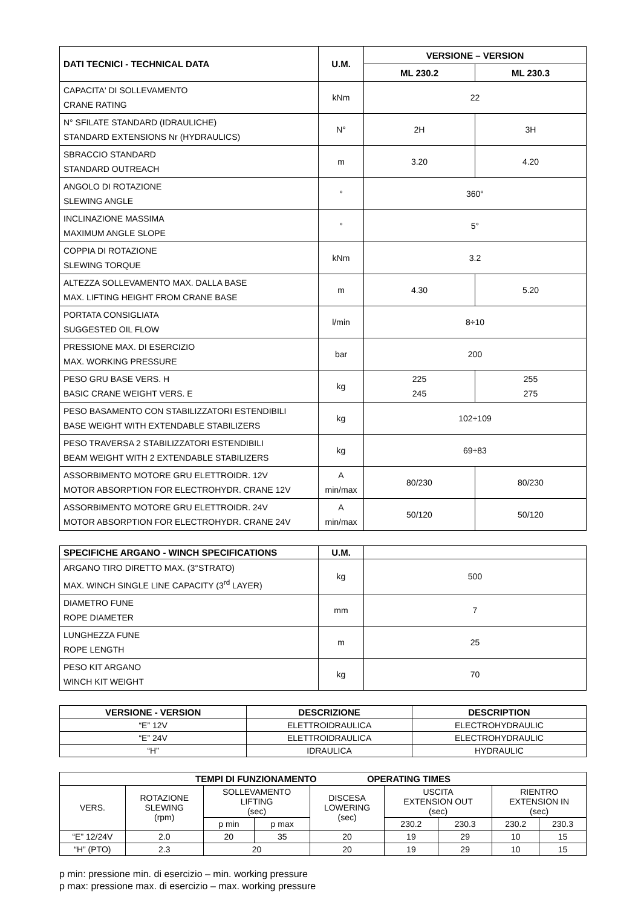| DATI TECNICI - TECHNICAL DATA | U.M. | VERSIONE – VERSION | |
| --- | --- | --- | --- |
| | | ML 230.2 | ML 230.3 |
| CAPACITA' DI SOLLEVAMENTO CRANE RATING | kNm | 22 | |
| N° SFILATE STANDARD (IDRAULICHE) STANDARD EXTENSIONS Nr (HYDRAULICS) | N° | 2H | 3H |
| SBRACCIO STANDARD STANDARD OUTREACH | m | 3.20 | 4.20 |
| ANGOLO DI ROTAZIONE SLEWING ANGLE | ° | 360° | |
| INCLINAZIONE MASSIMA MAXIMUM ANGLE SLOPE | ° | 5° | |
| COPPIA DI ROTAZIONE SLEWING TORQUE | kNm | 3.2 | |
| ALTEZZA SOLLEVAMENTO MAX. DALLA BASE MAX. LIFTING HEIGHT FROM CRANE BASE | m | 4.30 | 5.20 |
| PORTATA CONSIGLIATA SUGGESTED OIL FLOW | l/min | 8÷10 | |
| PRESSIONE MAX. DI ESERCIZIO MAX. WORKING PRESSURE | bar | 200 | |
| PESO GRU BASE VERS. H BASIC CRANE WEIGHT VERS. E | kg | 225 245 | 255 275 |
| PESO BASAMENTO CON STABILIZZATORI ESTENDIBILI BASE WEIGHT WITH EXTENDABLE STABILIZERS | kg | 102÷109 | |
| PESO TRAVERSA 2 STABILIZZATORI ESTENDIBILI BEAM WEIGHT WITH 2 EXTENDABLE STABILIZERS | kg | 69÷83 | |
| ASSORBIMENTO MOTORE GRU ELETTROIDR. 12V MOTOR ABSORPTION FOR ELECTROHYDR. CRANE 12V | A min/max | 80/230 | 80/230 |
| ASSORBIMENTO MOTORE GRU ELETTROIDR. 24V MOTOR ABSORPTION FOR ELECTROHYDR. CRANE 24V | A min/max | 50/120 | 50/120 |
| SPECIFICHE ARGANO - WINCH SPECIFICATIONS | U.M. | |
| --- | --- | --- |
| ARGANO TIRO DIRETTO MAX. (3°STRATO) MAX. WINCH SINGLE LINE CAPACITY (3<sup>rd</sup> LAYER) | kg | 500 |
| DIAMETRO FUNE ROPE DIAMETER | mm | 7 |
| LUNGHEZZA FUNE ROPE LENGTH | m | 25 |
| PESO KIT ARGANO WINCH KIT WEIGHT | kg | 70 |
| VERSIONE - VERSION | DESCRIZIONE | DESCRIPTION |
| --- | --- | --- |
| “E” 12V | ELETTROIDRAULICA | ELECTROHYDRAULIC |
| “E” 24V | ELETTROIDRAULICA | ELECTROHYDRAULIC |
| “H” | IDRAULICA | HYDRAULIC |
| TEMPI DI FUNZIONAMENTO OPERATING TIMES | | | | | | | | |
| --- | --- | --- | --- | --- | --- | --- | --- | --- |
| VERS. | ROTAZIONE SLEWING (rpm) | SOLLEVAMENTO LIFTING (sec) | | DISCESA LOWERING (sec) | USCITA EXTENSION OUT (sec) | | RIENTRO EXTENSION IN (sec) | |
| | | p min | p max | | 230.2 | 230.3 | 230.2 | 230.3 |
| “E” 12/24V | 2.0 | 20 | 35 | 20 | 19 | 29 | 10 | 15 |
| “H” (PTO) | 2.3 | 20 | | 20 | 19 | 29 | 10 | 15 |
p min: pressione min. di esercizio – min. working pressure
p max: pressione max. di esercizio – max. working pressure